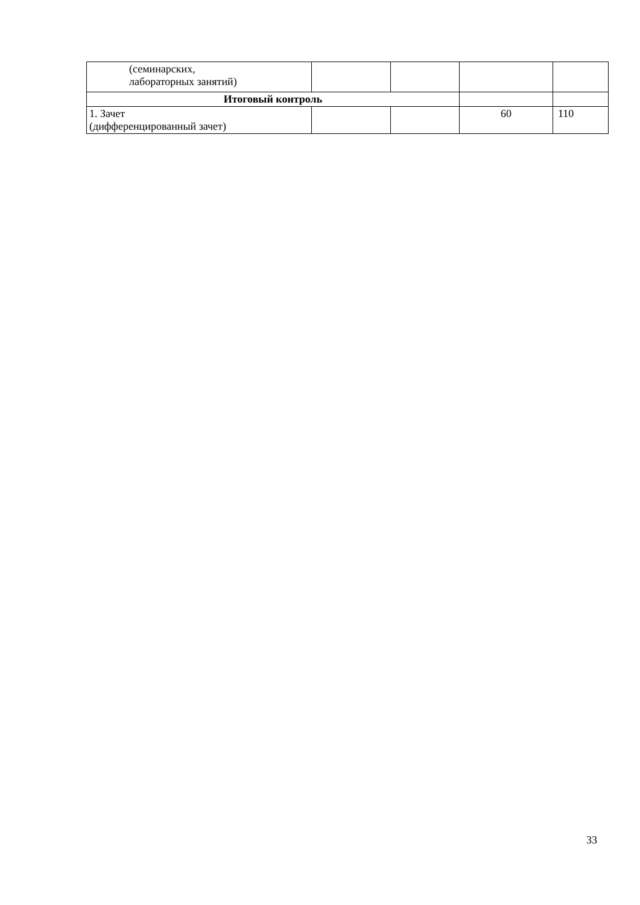| (семинарских, лабораторных занятий) | | | | |
| Итоговый контроль | | | | |
| 1. Зачет (дифференцированный зачет) | | | 60 | 110 |
33